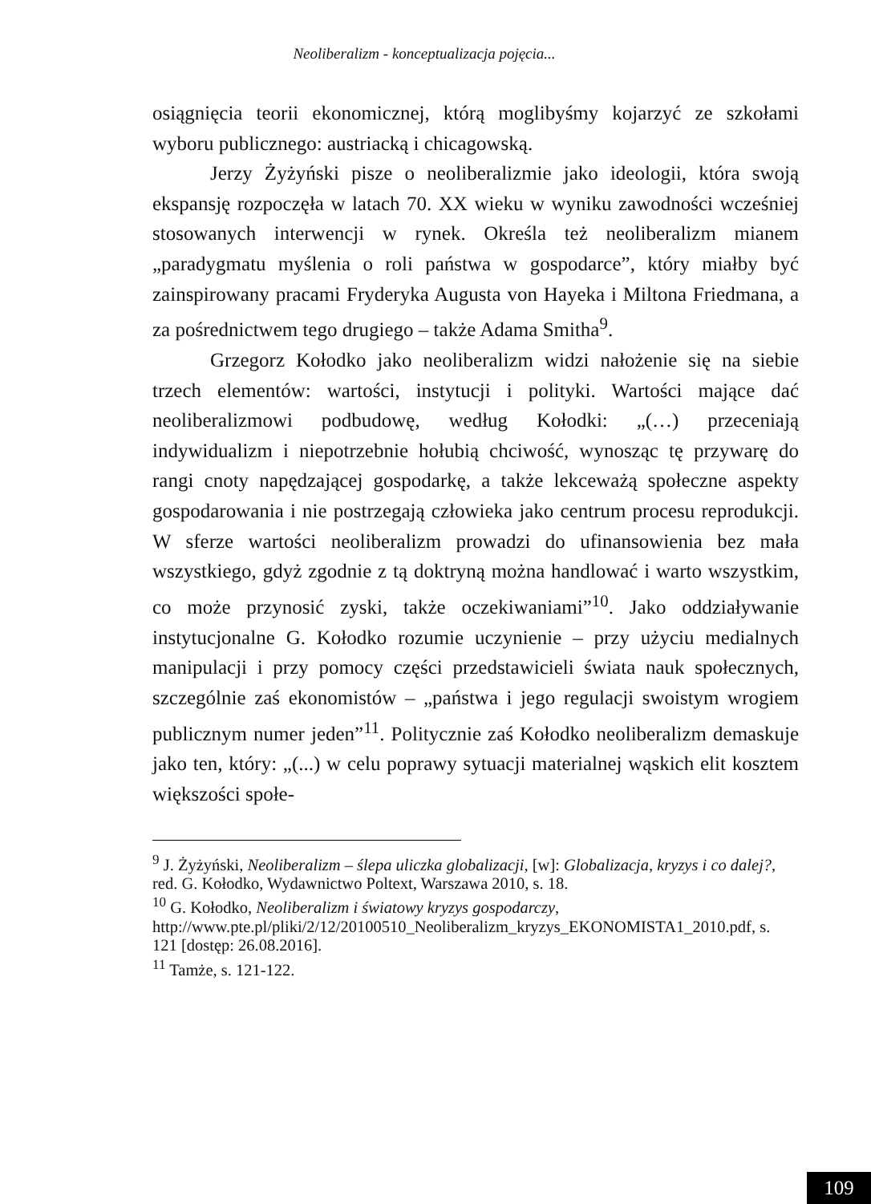Neoliberalizm - konceptualizacja pojęcia...
osiągnięcia teorii ekonomicznej, którą moglibyśmy kojarzyć ze szkołami wyboru publicznego: austriacką i chicagowską.
Jerzy Żyżyński pisze o neoliberalizmie jako ideologii, która swoją ekspansję rozpoczęła w latach 70. XX wieku w wyniku zawodności wcześniej stosowanych interwencji w rynek. Określa też neoliberalizm mianem „paradygmatu myślenia o roli państwa w gospodarce”, który miałby być zainspirowany pracami Fryderyka Augusta von Hayeka i Miltona Friedmana, a za pośrednictwem tego drugiego – także Adama Smitha<sup>9</sup>.
Grzegorz Kołodko jako neoliberalizm widzi nałożenie się na siebie trzech elementów: wartości, instytucji i polityki. Wartości mające dać neoliberalizmowi podbudowę, według Kołodki: „(…) przeceniają indywidualizm i niepotrzebnie hołubią chciwość, wynosząc tę przywarę do rangi cnoty napędzającej gospodarkę, a także lekceważą społeczne aspekty gospodarowania i nie postrzegają człowieka jako centrum procesu reprodukcji. W sferze wartości neoliberalizm prowadzi do ufinansowienia bez mała wszystkiego, gdyż zgodnie z tą doktryną można handlować i warto wszystkim, co może przynosić zyski, także oczekiwaniami”<sup>10</sup>. Jako oddziaływanie instytucjonalne G. Kołodko rozumie uczynienie – przy użyciu medialnych manipulacji i przy pomocy części przedstawicieli świata nauk społecznych, szczególnie zaś ekonomistów – „państwa i jego regulacji swoistym wrogiem publicznym numer jeden”<sup>11</sup>. Politycznie zaś Kołodko neoliberalizm demaskuje jako ten, który: „(...) w celu poprawy sytuacji materialnej wąskich elit kosztem większości społe-
<sup>9</sup> J. Żyżyński, Neoliberalizm – ślepa uliczka globalizacji, [w]: Globalizacja, kryzys i co dalej?, red. G. Kołodko, Wydawnictwo Poltext, Warszawa 2010, s. 18.
<sup>10</sup> G. Kołodko, Neoliberalizm i światowy kryzys gospodarczy, http://www.pte.pl/pliki/2/12/20100510_Neoliberalizm_kryzys_EKONOMISTA1_2010.pdf, s. 121 [dostęp: 26.08.2016].
<sup>11</sup> Tamże, s. 121-122.
109